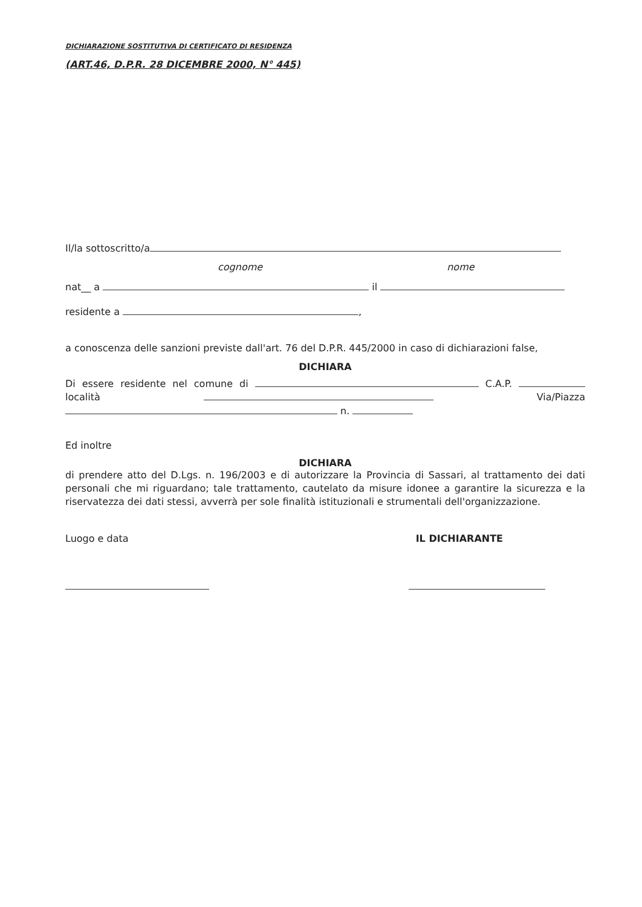DICHIARAZIONE SOSTITUTIVA DI CERTIFICATO DI RESIDENZA
(ART.46, D.P.R. 28 DICEMBRE 2000, N° 445)
Il/la sottoscritto/a
cognome nome
nat__ a il
residente a ,
a conoscenza delle sanzioni previste dall'art. 76 del D.P.R. 445/2000 in caso di dichiarazioni false,
DICHIARA
Di essere residente nel comune di C.A.P. località Via/Piazza
n.
Ed inoltre
DICHIARA
di prendere atto del D.Lgs. n. 196/2003 e di autorizzare la Provincia di Sassari, al trattamento dei dati personali che mi riguardano; tale trattamento, cautelato da misure idonee a garantire la sicurezza e la riservatezza dei dati stessi, avverrà per sole finalità istituzionali e strumentali dell'organizzazione.
Luogo e data IL DICHIARANTE